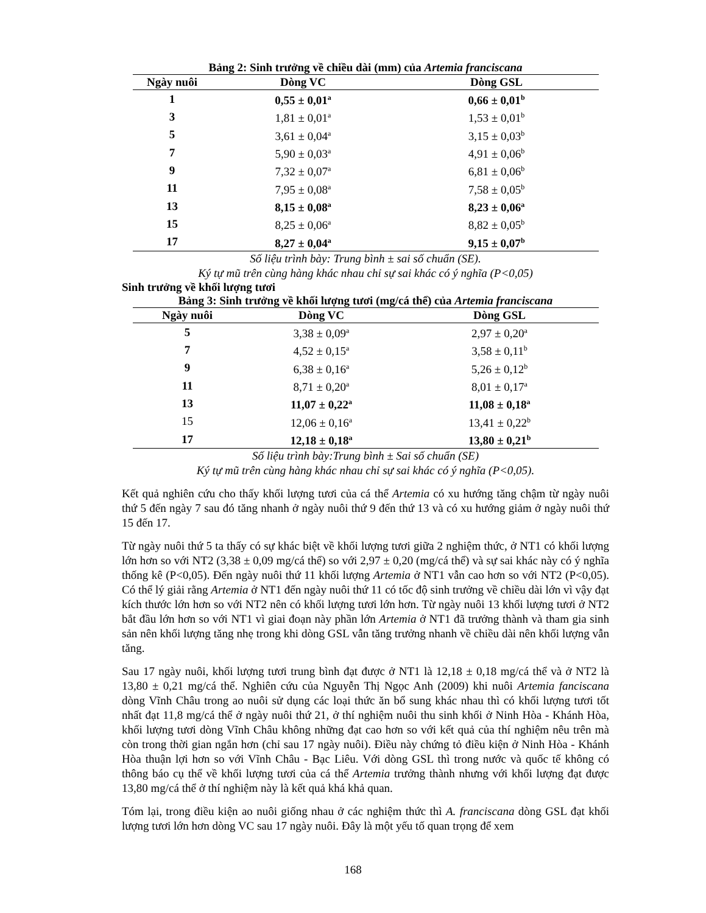Bảng 2: Sinh trưởng về chiều dài (mm) của Artemia franciscana
| Ngày nuôi | Dòng VC | Dòng GSL |
| --- | --- | --- |
| 1 | 0,55 ± 0,01<sup>a</sup> | 0,66 ± 0,01<sup>b</sup> |
| 3 | 1,81 ± 0,01<sup>a</sup> | 1,53 ± 0,01<sup>b</sup> |
| 5 | 3,61 ± 0,04<sup>a</sup> | 3,15 ± 0,03<sup>b</sup> |
| 7 | 5,90 ± 0,03<sup>a</sup> | 4,91 ± 0,06<sup>b</sup> |
| 9 | 7,32 ± 0,07<sup>a</sup> | 6,81 ± 0,06<sup>b</sup> |
| 11 | 7,95 ± 0,08<sup>a</sup> | 7,58 ± 0,05<sup>b</sup> |
| 13 | 8,15 ± 0,08<sup>a</sup> | 8,23 ± 0,06<sup>a</sup> |
| 15 | 8,25 ± 0,06<sup>a</sup> | 8,82 ± 0,05<sup>b</sup> |
| 17 | 8,27 ± 0,04<sup>a</sup> | 9,15 ± 0,07<sup>b</sup> |
Số liệu trình bày: Trung bình ± sai số chuẩn (SE).
Ký tự mũ trên cùng hàng khác nhau chỉ sự sai khác có ý nghĩa (P<0,05)
Sinh trưởng về khối lượng tươi
Bảng 3: Sinh trưởng về khối lượng tươi (mg/cá thể) của Artemia franciscana
| Ngày nuôi | Dòng VC | Dòng GSL |
| --- | --- | --- |
| 5 | 3,38 ± 0,09<sup>a</sup> | 2,97 ± 0,20<sup>a</sup> |
| 7 | 4,52 ± 0,15<sup>a</sup> | 3,58 ± 0,11<sup>b</sup> |
| 9 | 6,38 ± 0,16<sup>a</sup> | 5,26 ± 0,12<sup>b</sup> |
| 11 | 8,71 ± 0,20<sup>a</sup> | 8,01 ± 0,17<sup>a</sup> |
| 13 | 11,07 ± 0,22<sup>a</sup> | 11,08 ± 0,18<sup>a</sup> |
| 15 | 12,06 ± 0,16<sup>a</sup> | 13,41 ± 0,22<sup>b</sup> |
| 17 | 12,18 ± 0,18<sup>a</sup> | 13,80 ± 0,21<sup>b</sup> |
Số liệu trình bày:Trung bình ± Sai số chuẩn (SE)
Ký tự mũ trên cùng hàng khác nhau chỉ sự sai khác có ý nghĩa (P<0,05).
Kết quả nghiên cứu cho thấy khối lượng tươi của cá thể Artemia có xu hướng tăng chậm từ ngày nuôi thứ 5 đến ngày 7 sau đó tăng nhanh ở ngày nuôi thứ 9 đến thứ 13 và có xu hướng giảm ở ngày nuôi thứ 15 đến 17.
Từ ngày nuôi thứ 5 ta thấy có sự khác biệt về khối lượng tươi giữa 2 nghiệm thức, ở NT1 có khối lượng lớn hơn so với NT2 (3,38 ± 0,09 mg/cá thể) so với 2,97 ± 0,20 (mg/cá thể) và sự sai khác này có ý nghĩa thống kê (P<0,05). Đến ngày nuôi thứ 11 khối lượng Artemia ở NT1 vẫn cao hơn so với NT2 (P<0,05). Có thể lý giải rằng Artemia ở NT1 đến ngày nuôi thứ 11 có tốc độ sinh trưởng về chiều dài lớn vì vậy đạt kích thước lớn hơn so với NT2 nên có khối lượng tươi lớn hơn. Từ ngày nuôi 13 khối lượng tươi ở NT2 bắt đầu lớn hơn so với NT1 vì giai đoạn này phần lớn Artemia ở NT1 đã trưởng thành và tham gia sinh sản nên khối lượng tăng nhẹ trong khi dòng GSL vẫn tăng trưởng nhanh về chiều dài nên khối lượng vẫn tăng.
Sau 17 ngày nuôi, khối lượng tươi trung bình đạt được ở NT1 là 12,18 ± 0,18 mg/cá thể và ở NT2 là 13,80 ± 0,21 mg/cá thể. Nghiên cứu của Nguyễn Thị Ngọc Anh (2009) khi nuôi Artemia fanciscana dòng Vĩnh Châu trong ao nuôi sử dụng các loại thức ăn bổ sung khác nhau thì có khối lượng tươi tốt nhất đạt 11,8 mg/cá thể ở ngày nuôi thứ 21, ở thí nghiệm nuôi thu sinh khối ở Ninh Hòa - Khánh Hòa, khối lượng tươi dòng Vĩnh Châu không những đạt cao hơn so với kết quả của thí nghiệm nêu trên mà còn trong thời gian ngắn hơn (chỉ sau 17 ngày nuôi). Điều này chứng tỏ điều kiện ở Ninh Hòa - Khánh Hòa thuận lợi hơn so với Vĩnh Châu - Bạc Liêu. Với dòng GSL thì trong nước và quốc tế không có thông báo cụ thể về khối lượng tươi của cá thể Artemia trưởng thành nhưng với khối lượng đạt được 13,80 mg/cá thể ở thí nghiệm này là kết quả khá khả quan.
Tóm lại, trong điều kiện ao nuôi giống nhau ở các nghiệm thức thì A. franciscana dòng GSL đạt khối lượng tươi lớn hơn dòng VC sau 17 ngày nuôi. Đây là một yếu tố quan trọng để xem
168